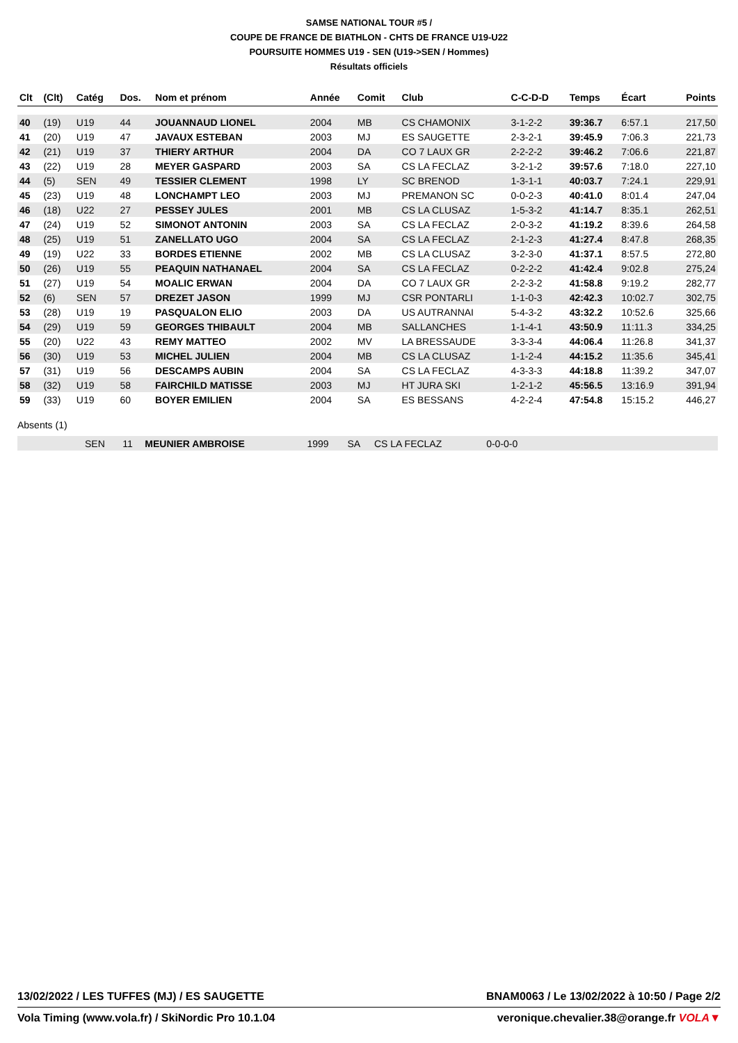SAMSE NATIONAL TOUR #5 /
COUPE DE FRANCE DE BIATHLON - CHTS DE FRANCE U19-U22
POURSUITE HOMMES U19 - SEN (U19->SEN / Hommes)
Résultats officiels
| Clt | (Clt) | Catég | Dos. | Nom et prénom | Année | Comit | Club | C-C-D-D | Temps | Écart | Points |
| --- | --- | --- | --- | --- | --- | --- | --- | --- | --- | --- | --- |
| 40 | (19) | U19 | 44 | JOUANNAUD LIONEL | 2004 | MB | CS CHAMONIX | 3-1-2-2 | 39:36.7 | 6:57.1 | 217,50 |
| 41 | (20) | U19 | 47 | JAVAUX ESTEBAN | 2003 | MJ | ES SAUGETTE | 2-3-2-1 | 39:45.9 | 7:06.3 | 221,73 |
| 42 | (21) | U19 | 37 | THIERY ARTHUR | 2004 | DA | CO 7 LAUX GR | 2-2-2-2 | 39:46.2 | 7:06.6 | 221,87 |
| 43 | (22) | U19 | 28 | MEYER GASPARD | 2003 | SA | CS LA FECLAZ | 3-2-1-2 | 39:57.6 | 7:18.0 | 227,10 |
| 44 | (5) | SEN | 49 | TESSIER CLEMENT | 1998 | LY | SC BRENOD | 1-3-1-1 | 40:03.7 | 7:24.1 | 229,91 |
| 45 | (23) | U19 | 48 | LONCHAMPT LEO | 2003 | MJ | PREMANON SC | 0-0-2-3 | 40:41.0 | 8:01.4 | 247,04 |
| 46 | (18) | U22 | 27 | PESSEY JULES | 2001 | MB | CS LA CLUSAZ | 1-5-3-2 | 41:14.7 | 8:35.1 | 262,51 |
| 47 | (24) | U19 | 52 | SIMONOT ANTONIN | 2003 | SA | CS LA FECLAZ | 2-0-3-2 | 41:19.2 | 8:39.6 | 264,58 |
| 48 | (25) | U19 | 51 | ZANELLATO UGO | 2004 | SA | CS LA FECLAZ | 2-1-2-3 | 41:27.4 | 8:47.8 | 268,35 |
| 49 | (19) | U22 | 33 | BORDES ETIENNE | 2002 | MB | CS LA CLUSAZ | 3-2-3-0 | 41:37.1 | 8:57.5 | 272,80 |
| 50 | (26) | U19 | 55 | PEAQUIN NATHANAEL | 2004 | SA | CS LA FECLAZ | 0-2-2-2 | 41:42.4 | 9:02.8 | 275,24 |
| 51 | (27) | U19 | 54 | MOALIC ERWAN | 2004 | DA | CO 7 LAUX GR | 2-2-3-2 | 41:58.8 | 9:19.2 | 282,77 |
| 52 | (6) | SEN | 57 | DREZET JASON | 1999 | MJ | CSR PONTARLI | 1-1-0-3 | 42:42.3 | 10:02.7 | 302,75 |
| 53 | (28) | U19 | 19 | PASQUALON ELIO | 2003 | DA | US AUTRANNAI | 5-4-3-2 | 43:32.2 | 10:52.6 | 325,66 |
| 54 | (29) | U19 | 59 | GEORGES THIBAULT | 2004 | MB | SALLANCHES | 1-1-4-1 | 43:50.9 | 11:11.3 | 334,25 |
| 55 | (20) | U22 | 43 | REMY MATTEO | 2002 | MV | LA BRESSAUDE | 3-3-3-4 | 44:06.4 | 11:26.8 | 341,37 |
| 56 | (30) | U19 | 53 | MICHEL JULIEN | 2004 | MB | CS LA CLUSAZ | 1-1-2-4 | 44:15.2 | 11:35.6 | 345,41 |
| 57 | (31) | U19 | 56 | DESCAMPS AUBIN | 2004 | SA | CS LA FECLAZ | 4-3-3-3 | 44:18.8 | 11:39.2 | 347,07 |
| 58 | (32) | U19 | 58 | FAIRCHILD MATISSE | 2003 | MJ | HT JURA SKI | 1-2-1-2 | 45:56.5 | 13:16.9 | 391,94 |
| 59 | (33) | U19 | 60 | BOYER EMILIEN | 2004 | SA | ES BESSANS | 4-2-2-4 | 47:54.8 | 15:15.2 | 446,27 |
Absents (1)
| | SEN | 11 | MEUNIER AMBROISE | 1999 | SA | CS LA FECLAZ | 0-0-0-0 | |
13/02/2022 / LES TUFFES (MJ) / ES SAUGETTE BNAM0063 / Le 13/02/2022 à 10:50 / Page 2/2
Vola Timing (www.vola.fr) / SkiNordic Pro 10.1.04 veronique.chevalier.38@orange.fr VOLA▼